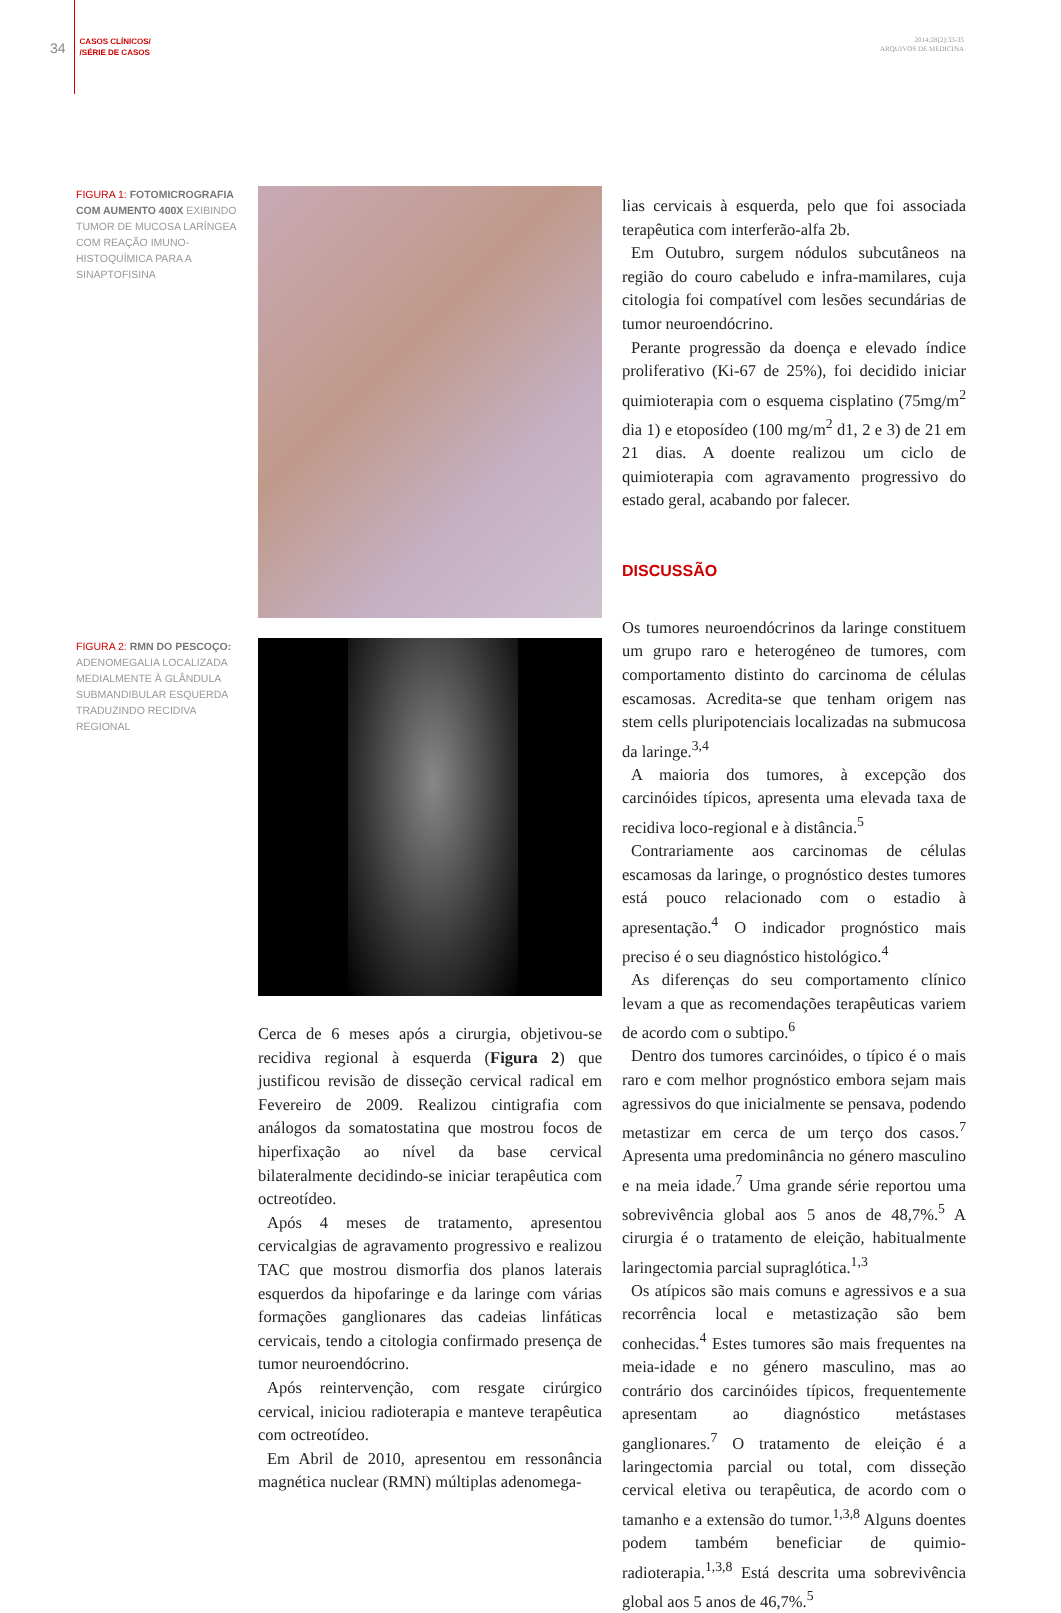34
CASOS CLÍNICOS/
/SÉRIE DE CASOS
2014;28[2]:33-35
ARQUIVOS DE MEDICINA
FIGURA 1: FOTOMICROGRAFIA COM AUMENTO 400X EXIBINDO TUMOR DE MUCOSA LARÍNGEA COM REAÇÃO IMUNO-HISTOQUÍMICA PARA A SINAPTOFISINA
FIGURA 2: RMN DO PESCOÇO: ADENOMEGALIA LOCALIZADA MEDIALMENTE À GLÂNDULA SUBMANDIBULAR ESQUERDA TRADUZINDO RECIDIVA REGIONAL
Cerca de 6 meses após a cirurgia, objetivou-se recidiva regional à esquerda (Figura 2) que justificou revisão de disseção cervical radical em Fevereiro de 2009. Realizou cintigrafia com análogos da somatostatina que mostrou focos de hiperfixação ao nível da base cervical bilateralmente decidindo-se iniciar terapêutica com octreotídeo.
Após 4 meses de tratamento, apresentou cervicalgias de agravamento progressivo e realizou TAC que mostrou dismorfia dos planos laterais esquerdos da hipofaringe e da laringe com várias formações ganglionares das cadeias linfáticas cervicais, tendo a citologia confirmado presença de tumor neuroendócrino.
Após reintervenção, com resgate cirúrgico cervical, iniciou radioterapia e manteve terapêutica com octreotídeo.
Em Abril de 2010, apresentou em ressonância magnética nuclear (RMN) múltiplas adenomega-
lias cervicais à esquerda, pelo que foi associada terapêutica com interferão-alfa 2b.
Em Outubro, surgem nódulos subcutâneos na região do couro cabeludo e infra-mamilares, cuja citologia foi compatível com lesões secundárias de tumor neuroendócrino.
Perante progressão da doença e elevado índice proliferativo (Ki-67 de 25%), foi decidido iniciar quimioterapia com o esquema cisplatino (75mg/m<sup>2</sup> dia 1) e etoposídeo (100 mg/m<sup>2</sup> d1, 2 e 3) de 21 em 21 dias. A doente realizou um ciclo de quimioterapia com agravamento progressivo do estado geral, acabando por falecer.
DISCUSSÃO
Os tumores neuroendócrinos da laringe constituem um grupo raro e heterogéneo de tumores, com comportamento distinto do carcinoma de células escamosas. Acredita-se que tenham origem nas stem cells pluripotenciais localizadas na submucosa da laringe.<sup>3,4</sup>
A maioria dos tumores, à excepção dos carcinóides típicos, apresenta uma elevada taxa de recidiva loco-regional e à distância.<sup>5</sup>
Contrariamente aos carcinomas de células escamosas da laringe, o prognóstico destes tumores está pouco relacionado com o estadio à apresentação.<sup>4</sup> O indicador prognóstico mais preciso é o seu diagnóstico histológico.<sup>4</sup>
As diferenças do seu comportamento clínico levam a que as recomendações terapêuticas variem de acordo com o subtipo.<sup>6</sup>
Dentro dos tumores carcinóides, o típico é o mais raro e com melhor prognóstico embora sejam mais agressivos do que inicialmente se pensava, podendo metastizar em cerca de um terço dos casos.<sup>7</sup> Apresenta uma predominância no género masculino e na meia idade.<sup>7</sup> Uma grande série reportou uma sobrevivência global aos 5 anos de 48,7%.<sup>5</sup> A cirurgia é o tratamento de eleição, habitualmente laringectomia parcial supraglótica.<sup>1,3</sup>
Os atípicos são mais comuns e agressivos e a sua recorrência local e metastização são bem conhecidas.<sup>4</sup> Estes tumores são mais frequentes na meia-idade e no género masculino, mas ao contrário dos carcinóides típicos, frequentemente apresentam ao diagnóstico metástases ganglionares.<sup>7</sup> O tratamento de eleição é a laringectomia parcial ou total, com disseção cervical eletiva ou terapêutica, de acordo com o tamanho e a extensão do tumor.<sup>1,3,8</sup> Alguns doentes podem também beneficiar de quimio-radioterapia.<sup>1,3,8</sup> Está descrita uma sobrevivência global aos 5 anos de 46,7%.<sup>5</sup>